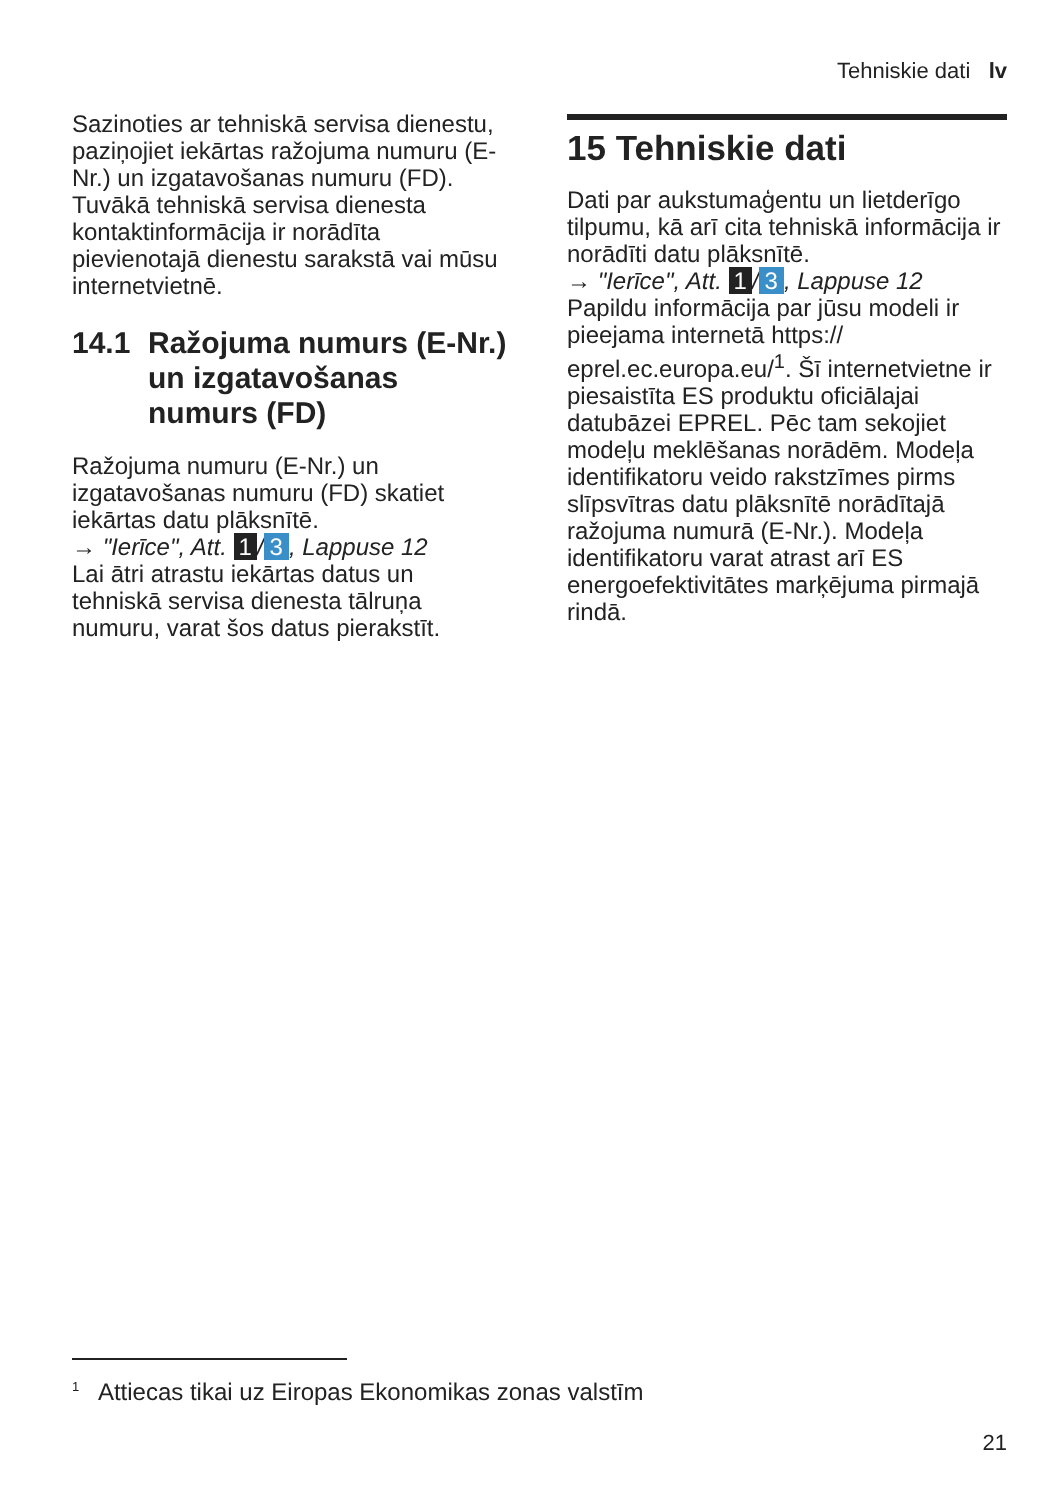Tehniskie dati lv
Sazinoties ar tehniskā servisa dienestu, paziņojiet iekārtas ražojuma numuru (E-Nr.) un izgatavošanas numuru (FD).
Tuvākā tehniskā servisa dienesta kontaktinformācija ir norādīta pievienotajā dienestu sarakstā vai mūsu internetvietnē.
14.1 Ražojuma numurs (E-Nr.) un izgatavošanas numurs (FD)
Ražojuma numuru (E-Nr.) un izgatavošanas numuru (FD) skatiet iekārtas datu plāksnītē.
→ "Ierīce", Att. 1 / 3, Lappuse 12
Lai ātri atrastu iekārtas datus un tehniskā servisa dienesta tālruņa numuru, varat šos datus pierakstīt.
15 Tehniskie dati
Dati par aukstumaģentu un lietderīgo tilpumu, kā arī cita tehniskā informācija ir norādīti datu plāksnītē.
→ "Ierīce", Att. 1 / 3, Lappuse 12
Papildu informācija par jūsu modeli ir pieejama internetā https:// eprel.ec.europa.eu/<sup>1</sup>. Šī internetvietne ir piesaistīta ES produktu oficiālajai datubāzei EPREL. Pēc tam sekojiet modeļu meklēšanas norādēm. Modeļa identifikatoru veido rakstzīmes pirms slīpsvītras datu plāksnītē norādītajā ražojuma numurā (E-Nr.). Modeļa identifikatoru varat atrast arī ES energoefektivitātes marķējuma pirmajā rindā.
<sup>1</sup> Attiecas tikai uz Eiropas Ekonomikas zonas valstīm
21